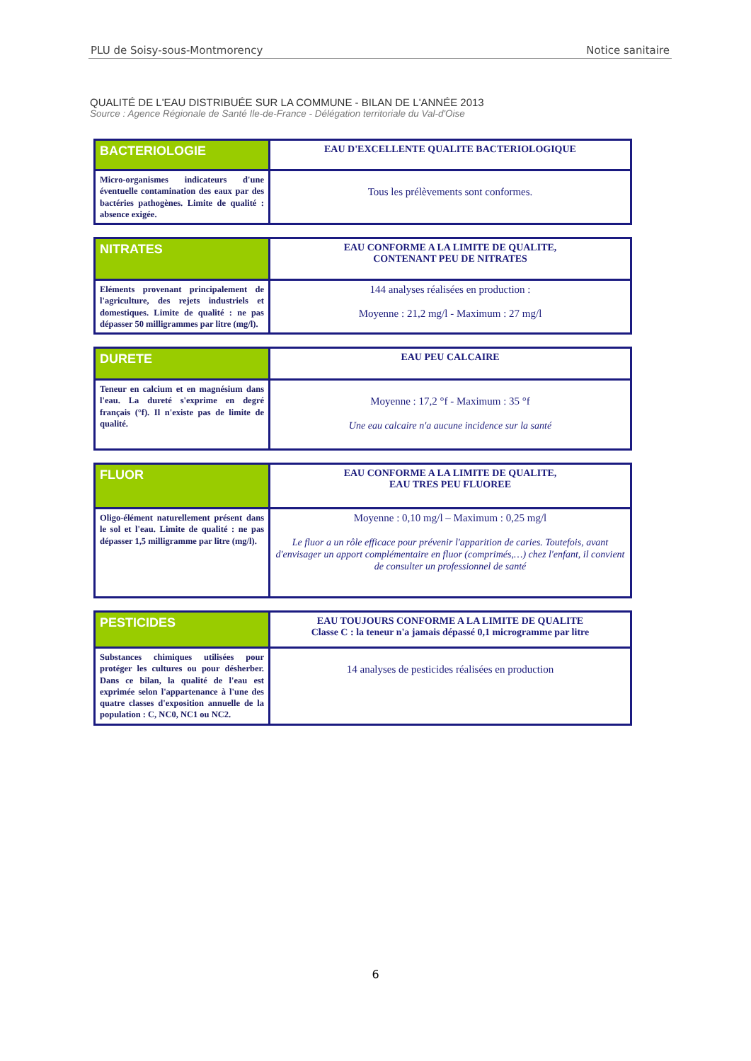PLU de Soisy-sous-Montmorency Notice sanitaire
QUALITÉ DE L'EAU DISTRIBUÉE SUR LA COMMUNE - BILAN DE L'ANNÉE 2013
Source : Agence Régionale de Santé Ile-de-France - Délégation territoriale du Val-d'Oise
| BACTERIOLOGIE | EAU D'EXCELLENTE QUALITE BACTERIOLOGIQUE |
| Micro-organismes indicateurs d'une éventuelle contamination des eaux par des bactéries pathogènes. Limite de qualité : absence exigée. | Tous les prélèvements sont conformes. |
| NITRATES | EAU CONFORME A LA LIMITE DE QUALITE, CONTENANT PEU DE NITRATES |
| Eléments provenant principalement de l'agriculture, des rejets industriels et domestiques. Limite de qualité : ne pas dépasser 50 milligrammes par litre (mg/l). | 144 analyses réalisées en production : Moyenne : 21,2 mg/l - Maximum : 27 mg/l |
| DURETE | EAU PEU CALCAIRE |
| Teneur en calcium et en magnésium dans l'eau. La dureté s'exprime en degré français (°f). Il n'existe pas de limite de qualité. | Moyenne : 17,2 °f - Maximum : 35 °f Une eau calcaire n'a aucune incidence sur la santé |
| FLUOR | EAU CONFORME A LA LIMITE DE QUALITE, EAU TRES PEU FLUOREE |
| Oligo-élément naturellement présent dans le sol et l'eau. Limite de qualité : ne pas dépasser 1,5 milligramme par litre (mg/l). | Moyenne : 0,10 mg/l – Maximum : 0,25 mg/l Le fluor a un rôle efficace pour prévenir l'apparition de caries. Toutefois, avant d'envisager un apport complémentaire en fluor (comprimés,…) chez l'enfant, il convient de consulter un professionnel de santé |
| PESTICIDES | EAU TOUJOURS CONFORME A LA LIMITE DE QUALITE Classe C : la teneur n'a jamais dépassé 0,1 microgramme par litre |
| Substances chimiques utilisées pour protéger les cultures ou pour désherber. Dans ce bilan, la qualité de l'eau est exprimée selon l'appartenance à l'une des quatre classes d'exposition annuelle de la population : C, NC0, NC1 ou NC2. | 14 analyses de pesticides réalisées en production |
6